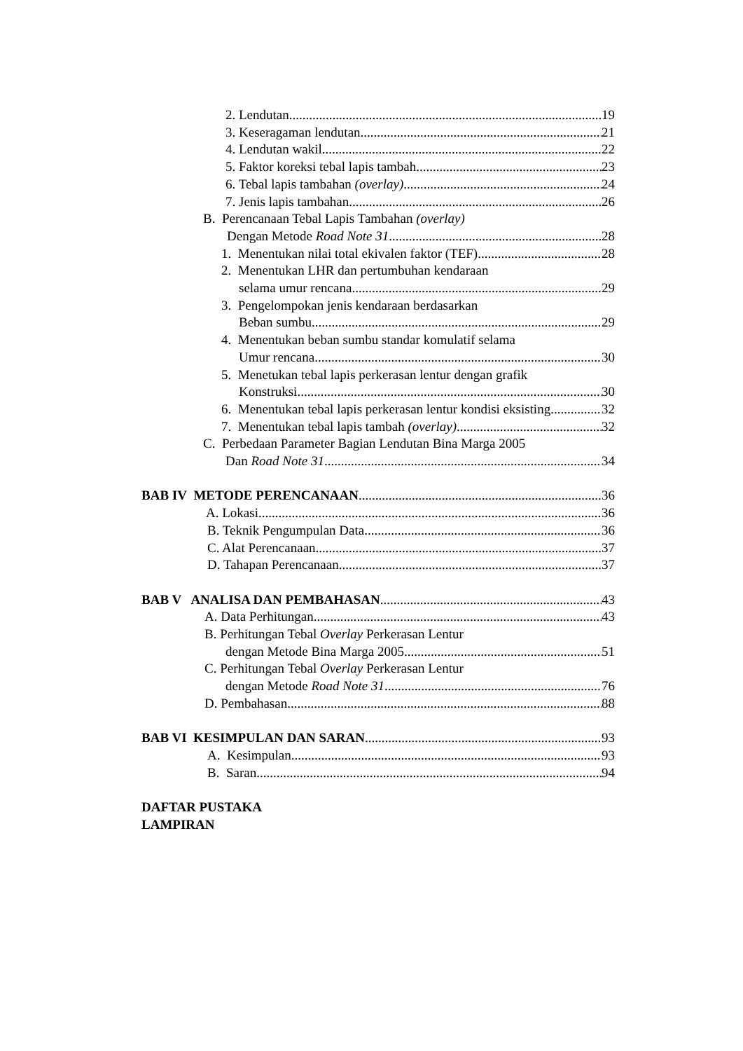2. Lendutan 19
3. Keseragaman lendutan 21
4. Lendutan wakil 22
5. Faktor koreksi tebal lapis tambah 23
6. Tebal lapis tambahan (overlay) 24
7. Jenis lapis tambahan 26
B. Perencanaan Tebal Lapis Tambahan (overlay)
Dengan Metode Road Note 31 28
1. Menentukan nilai total ekivalen faktor (TEF) 28
2. Menentukan LHR dan pertumbuhan kendaraan
selama umur rencana 29
3. Pengelompokan jenis kendaraan berdasarkan
Beban sumbu 29
4. Menentukan beban sumbu standar komulatif selama
Umur rencana 30
5. Menetukan tebal lapis perkerasan lentur dengan grafik
Konstruksi 30
6. Menentukan tebal lapis perkerasan lentur kondisi eksisting 32
7. Menentukan tebal lapis tambah (overlay) 32
C. Perbedaan Parameter Bagian Lendutan Bina Marga 2005
Dan Road Note 31 34
BAB IV METODE PERENCANAAN 36
A. Lokasi 36
B. Teknik Pengumpulan Data 36
C. Alat Perencanaan 37
D. Tahapan Perencanaan 37
BAB V ANALISA DAN PEMBAHASAN 43
A. Data Perhitungan 43
B. Perhitungan Tebal Overlay Perkerasan Lentur
dengan Metode Bina Marga 2005 51
C. Perhitungan Tebal Overlay Perkerasan Lentur
dengan Metode Road Note 31 76
D. Pembahasan 88
BAB VI KESIMPULAN DAN SARAN 93
A. Kesimpulan 93
B. Saran 94
DAFTAR PUSTAKA
LAMPIRAN